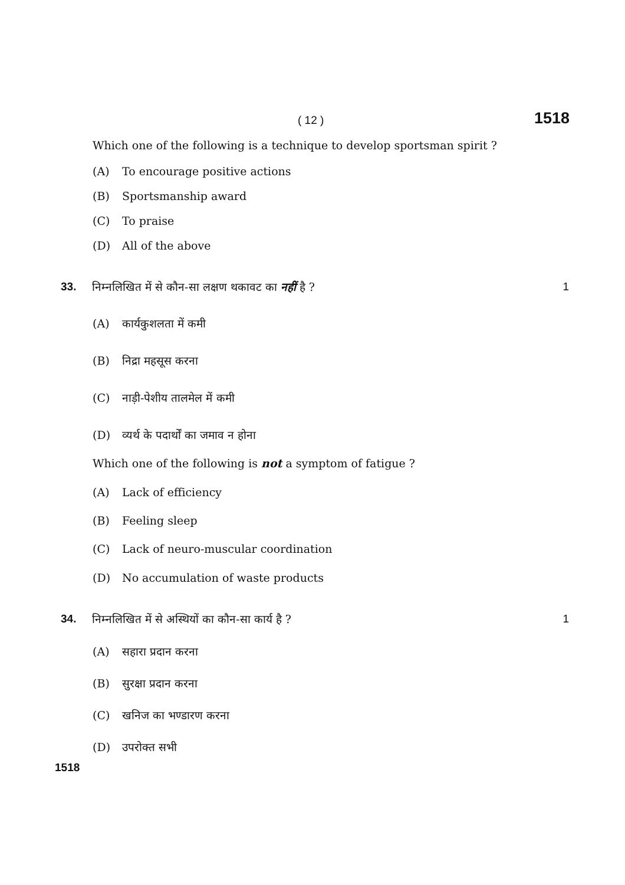( 12 ) 1518
Which one of the following is a technique to develop sportsman spirit ?
(A) To encourage positive actions
(B) Sportsmanship award
(C) To praise
(D) All of the above
33. निम्नलिखित में से कौन-सा लक्षण थकावट का नहीं है ? 1
(A) कार्यकुशलता में कमी
(B) निद्रा महसूस करना
(C) नाड़ी-पेशीय तालमेल में कमी
(D) व्यर्थ के पदार्थों का जमाव न होना
Which one of the following is not a symptom of fatigue ?
(A) Lack of efficiency
(B) Feeling sleep
(C) Lack of neuro-muscular coordination
(D) No accumulation of waste products
34. निम्नलिखित में से अस्थियों का कौन-सा कार्य है ? 1
(A) सहारा प्रदान करना
(B) सुरक्षा प्रदान करना
(C) खनिज का भण्डारण करना
(D) उपरोक्त सभी
1518